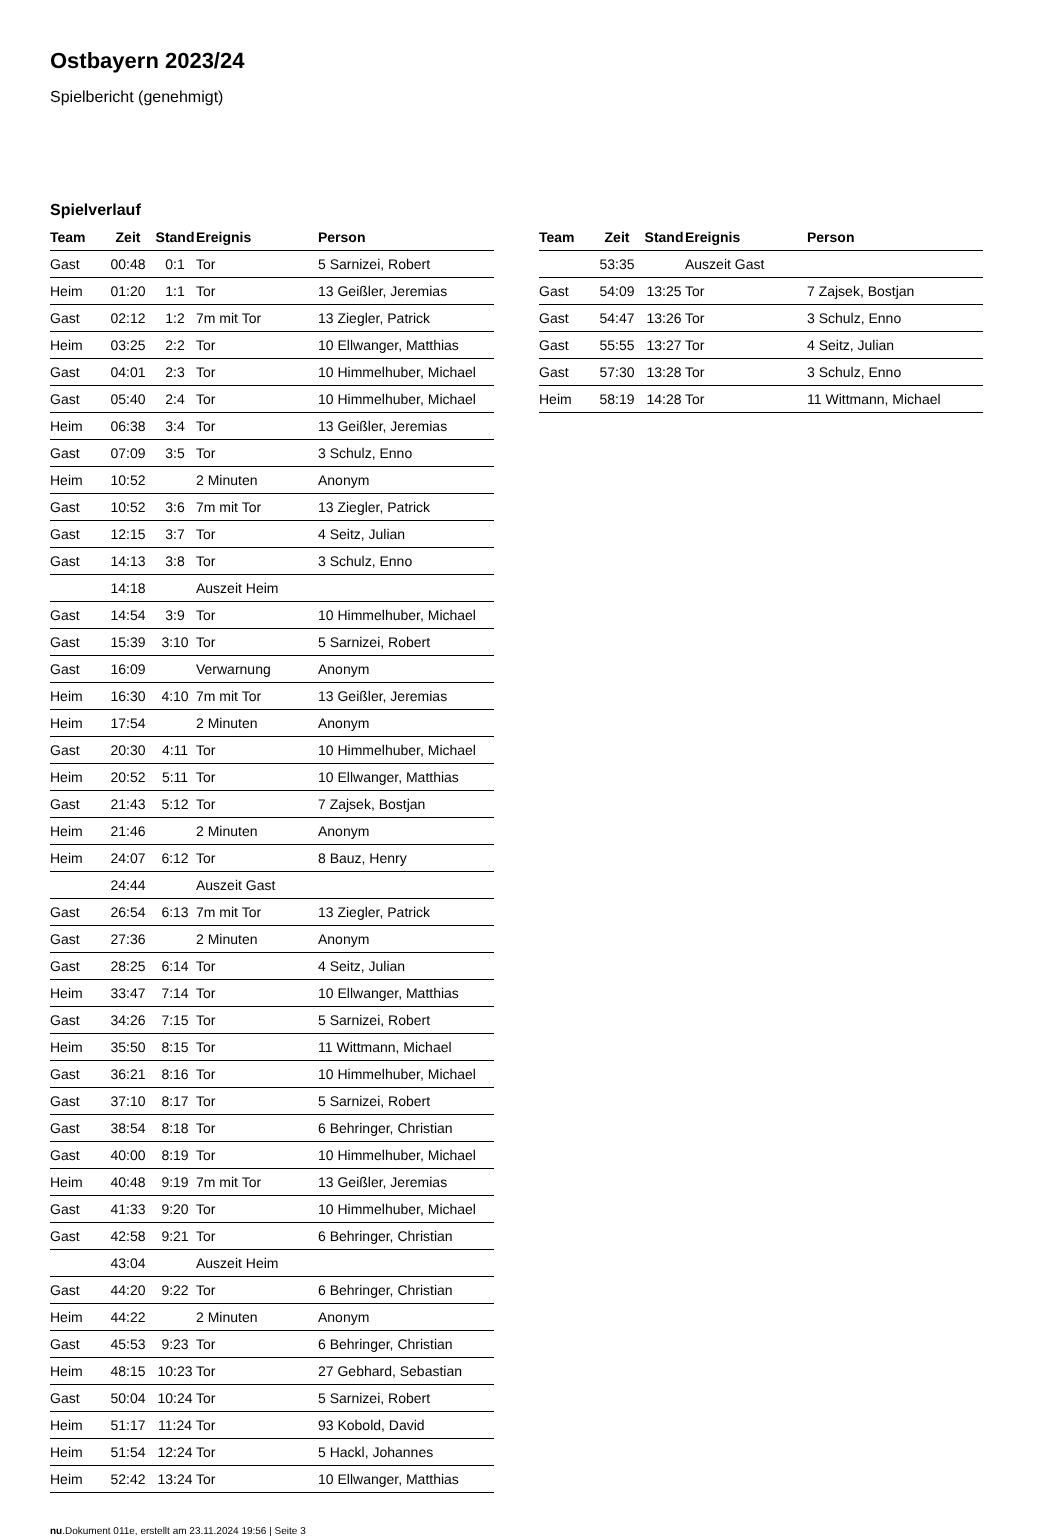Ostbayern 2023/24
Spielbericht (genehmigt)
Spielverlauf
| Team | Zeit | Stand | Ereignis | Person |
| --- | --- | --- | --- | --- |
| Gast | 00:48 | 0:1 | Tor | 5 Sarnizei, Robert |
| Heim | 01:20 | 1:1 | Tor | 13 Geißler, Jeremias |
| Gast | 02:12 | 1:2 | 7m mit Tor | 13 Ziegler, Patrick |
| Heim | 03:25 | 2:2 | Tor | 10 Ellwanger, Matthias |
| Gast | 04:01 | 2:3 | Tor | 10 Himmelhuber, Michael |
| Gast | 05:40 | 2:4 | Tor | 10 Himmelhuber, Michael |
| Heim | 06:38 | 3:4 | Tor | 13 Geißler, Jeremias |
| Gast | 07:09 | 3:5 | Tor | 3 Schulz, Enno |
| Heim | 10:52 | | 2 Minuten | Anonym |
| Gast | 10:52 | 3:6 | 7m mit Tor | 13 Ziegler, Patrick |
| Gast | 12:15 | 3:7 | Tor | 4 Seitz, Julian |
| Gast | 14:13 | 3:8 | Tor | 3 Schulz, Enno |
| | 14:18 | | Auszeit Heim | |
| Gast | 14:54 | 3:9 | Tor | 10 Himmelhuber, Michael |
| Gast | 15:39 | 3:10 | Tor | 5 Sarnizei, Robert |
| Gast | 16:09 | | Verwarnung | Anonym |
| Heim | 16:30 | 4:10 | 7m mit Tor | 13 Geißler, Jeremias |
| Heim | 17:54 | | 2 Minuten | Anonym |
| Gast | 20:30 | 4:11 | Tor | 10 Himmelhuber, Michael |
| Heim | 20:52 | 5:11 | Tor | 10 Ellwanger, Matthias |
| Gast | 21:43 | 5:12 | Tor | 7 Zajsek, Bostjan |
| Heim | 21:46 | | 2 Minuten | Anonym |
| Heim | 24:07 | 6:12 | Tor | 8 Bauz, Henry |
| | 24:44 | | Auszeit Gast | |
| Gast | 26:54 | 6:13 | 7m mit Tor | 13 Ziegler, Patrick |
| Gast | 27:36 | | 2 Minuten | Anonym |
| Gast | 28:25 | 6:14 | Tor | 4 Seitz, Julian |
| Heim | 33:47 | 7:14 | Tor | 10 Ellwanger, Matthias |
| Gast | 34:26 | 7:15 | Tor | 5 Sarnizei, Robert |
| Heim | 35:50 | 8:15 | Tor | 11 Wittmann, Michael |
| Gast | 36:21 | 8:16 | Tor | 10 Himmelhuber, Michael |
| Gast | 37:10 | 8:17 | Tor | 5 Sarnizei, Robert |
| Gast | 38:54 | 8:18 | Tor | 6 Behringer, Christian |
| Gast | 40:00 | 8:19 | Tor | 10 Himmelhuber, Michael |
| Heim | 40:48 | 9:19 | 7m mit Tor | 13 Geißler, Jeremias |
| Gast | 41:33 | 9:20 | Tor | 10 Himmelhuber, Michael |
| Gast | 42:58 | 9:21 | Tor | 6 Behringer, Christian |
| | 43:04 | | Auszeit Heim | |
| Gast | 44:20 | 9:22 | Tor | 6 Behringer, Christian |
| Heim | 44:22 | | 2 Minuten | Anonym |
| Gast | 45:53 | 9:23 | Tor | 6 Behringer, Christian |
| Heim | 48:15 | 10:23 | Tor | 27 Gebhard, Sebastian |
| Gast | 50:04 | 10:24 | Tor | 5 Sarnizei, Robert |
| Heim | 51:17 | 11:24 | Tor | 93 Kobold, David |
| Heim | 51:54 | 12:24 | Tor | 5 Hackl, Johannes |
| Heim | 52:42 | 13:24 | Tor | 10 Ellwanger, Matthias |
| Team | Zeit | Stand | Ereignis | Person |
| --- | --- | --- | --- | --- |
| | 53:35 | | Auszeit Gast | |
| Gast | 54:09 | 13:25 | Tor | 7 Zajsek, Bostjan |
| Gast | 54:47 | 13:26 | Tor | 3 Schulz, Enno |
| Gast | 55:55 | 13:27 | Tor | 4 Seitz, Julian |
| Gast | 57:30 | 13:28 | Tor | 3 Schulz, Enno |
| Heim | 58:19 | 14:28 | Tor | 11 Wittmann, Michael |
nu.Dokument 011e, erstellt am 23.11.2024 19:56 | Seite 3